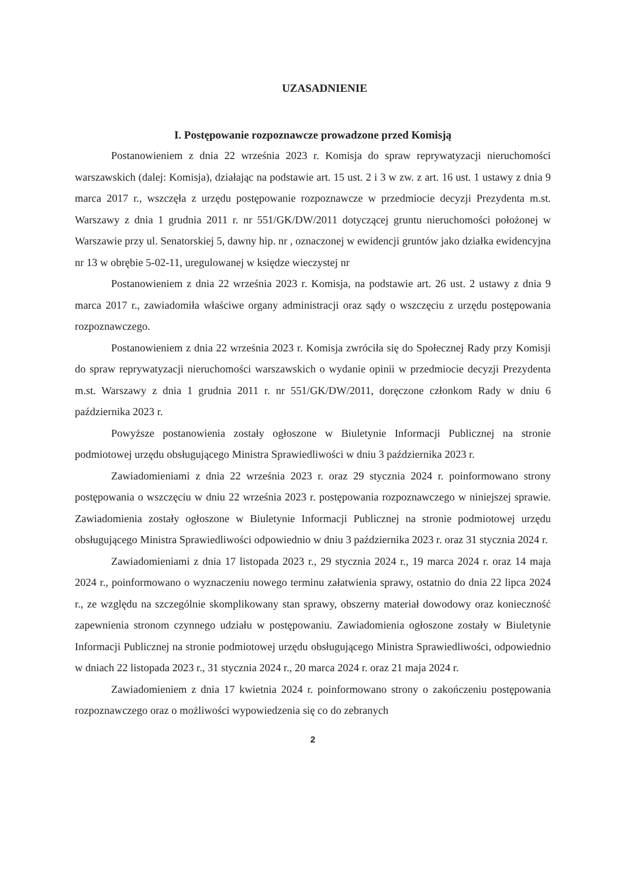UZASADNIENIE
I. Postępowanie rozpoznawcze prowadzone przed Komisją
Postanowieniem z dnia 22 września 2023 r. Komisja do spraw reprywatyzacji nieruchomości warszawskich (dalej: Komisja), działając na podstawie art. 15 ust. 2 i 3 w zw. z art. 16 ust. 1 ustawy z dnia 9 marca 2017 r., wszczęła z urzędu postępowanie rozpoznawcze w przedmiocie decyzji Prezydenta m.st. Warszawy z dnia 1 grudnia 2011 r. nr 551/GK/DW/2011 dotyczącej gruntu nieruchomości położonej w Warszawie przy ul. Senatorskiej 5, dawny hip. nr , oznaczonej w ewidencji gruntów jako działka ewidencyjna nr 13 w obrębie 5-02-11, uregulowanej w księdze wieczystej nr
Postanowieniem z dnia 22 września 2023 r. Komisja, na podstawie art. 26 ust. 2 ustawy z dnia 9 marca 2017 r., zawiadomiła właściwe organy administracji oraz sądy o wszczęciu z urzędu postępowania rozpoznawczego.
Postanowieniem z dnia 22 września 2023 r. Komisja zwróciła się do Społecznej Rady przy Komisji do spraw reprywatyzacji nieruchomości warszawskich o wydanie opinii w przedmiocie decyzji Prezydenta m.st. Warszawy z dnia 1 grudnia 2011 r. nr 551/GK/DW/2011, doręczone członkom Rady w dniu 6 października 2023 r.
Powyższe postanowienia zostały ogłoszone w Biuletynie Informacji Publicznej na stronie podmiotowej urzędu obsługującego Ministra Sprawiedliwości w dniu 3 października 2023 r.
Zawiadomieniami z dnia 22 września 2023 r. oraz 29 stycznia 2024 r. poinformowano strony postępowania o wszczęciu w dniu 22 września 2023 r. postępowania rozpoznawczego w niniejszej sprawie. Zawiadomienia zostały ogłoszone w Biuletynie Informacji Publicznej na stronie podmiotowej urzędu obsługującego Ministra Sprawiedliwości odpowiednio w dniu 3 października 2023 r. oraz 31 stycznia 2024 r.
Zawiadomieniami z dnia 17 listopada 2023 r., 29 stycznia 2024 r., 19 marca 2024 r. oraz 14 maja 2024 r., poinformowano o wyznaczeniu nowego terminu załatwienia sprawy, ostatnio do dnia 22 lipca 2024 r., ze względu na szczególnie skomplikowany stan sprawy, obszerny materiał dowodowy oraz konieczność zapewnienia stronom czynnego udziału w postępowaniu. Zawiadomienia ogłoszone zostały w Biuletynie Informacji Publicznej na stronie podmiotowej urzędu obsługującego Ministra Sprawiedliwości, odpowiednio w dniach 22 listopada 2023 r., 31 stycznia 2024 r., 20 marca 2024 r. oraz 21 maja 2024 r.
Zawiadomieniem z dnia 17 kwietnia 2024 r. poinformowano strony o zakończeniu postępowania rozpoznawczego oraz o możliwości wypowiedzenia się co do zebranych
2